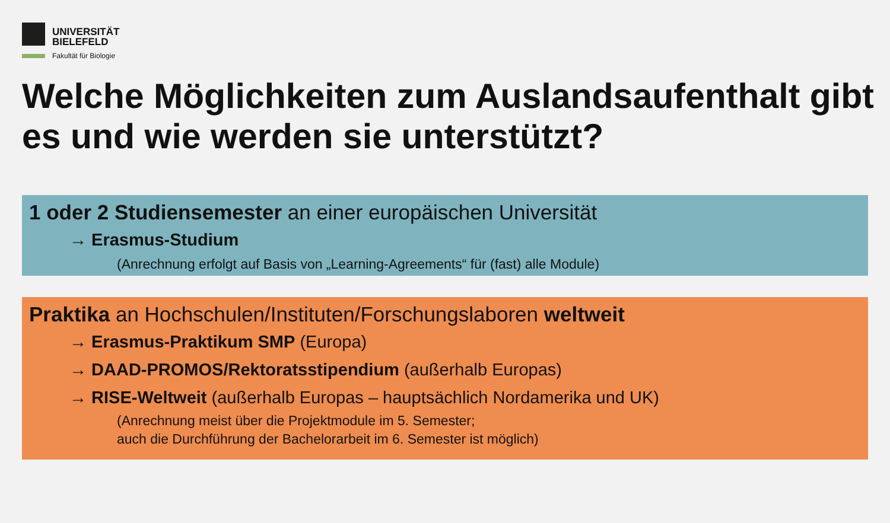UNIVERSITÄT
BIELEFELD
Fakultät für Biologie
Welche Möglichkeiten zum Auslandsaufenthalt gibt es und wie werden sie unterstützt?
1 oder 2 Studiensemester an einer europäischen Universität
→ Erasmus-Studium
(Anrechnung erfolgt auf Basis von „Learning-Agreements“ für (fast) alle Module)
Praktika an Hochschulen/Instituten/Forschungslaboren weltweit
→ Erasmus-Praktikum SMP (Europa)
→ DAAD-PROMOS/Rektoratsstipendium (außerhalb Europas)
→ RISE-Weltweit (außerhalb Europas – hauptsächlich Nordamerika und UK)
(Anrechnung meist über die Projektmodule im 5. Semester;
auch die Durchführung der Bachelorarbeit im 6. Semester ist möglich)